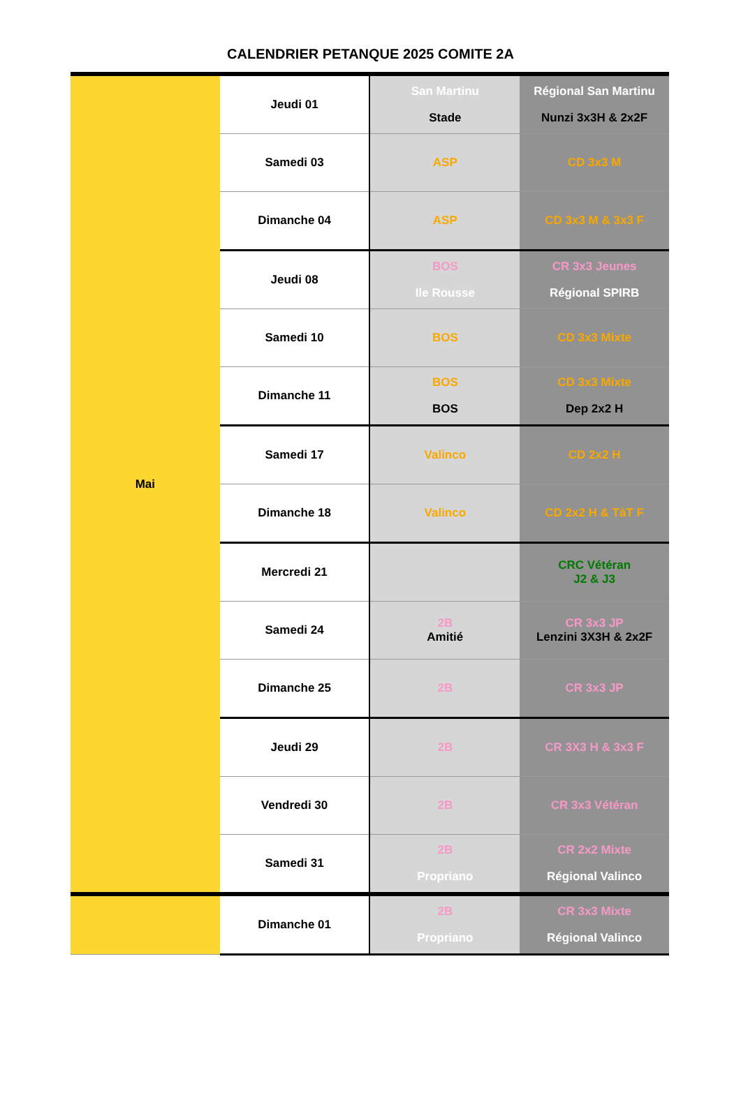CALENDRIER PETANQUE 2025 COMITE 2A
| Mai | Jeudi 01 | San Martinu Stade | Régional San Martinu Nunzi 3x3H & 2x2F |
| | Samedi 03 | ASP | CD 3x3 M |
| | Dimanche 04 | ASP | CD 3x3 M & 3x3 F |
| | Jeudi 08 | BOS Ile Rousse | CR 3x3 Jeunes Régional SPIRB |
| | Samedi 10 | BOS | CD 3x3 Mixte |
| | Dimanche 11 | BOS BOS | CD 3x3 Mixte Dep 2x2 H |
| | Samedi 17 | Valinco | CD 2x2 H |
| | Dimanche 18 | Valinco | CD 2x2 H & TàT F |
| | Mercredi 21 | | CRC Vétéran J2 & J3 |
| | Samedi 24 | 2B Amitié | CR 3x3 JP Lenzini 3X3H & 2x2F |
| | Dimanche 25 | 2B | CR 3x3 JP |
| | Jeudi 29 | 2B | CR 3X3 H & 3x3 F |
| | Vendredi 30 | 2B | CR 3x3 Vétéran |
| | Samedi 31 | 2B Propriano | CR 2x2 Mixte Régional Valinco |
| | Dimanche 01 | 2B Propriano | CR 3x3 Mixte Régional Valinco |